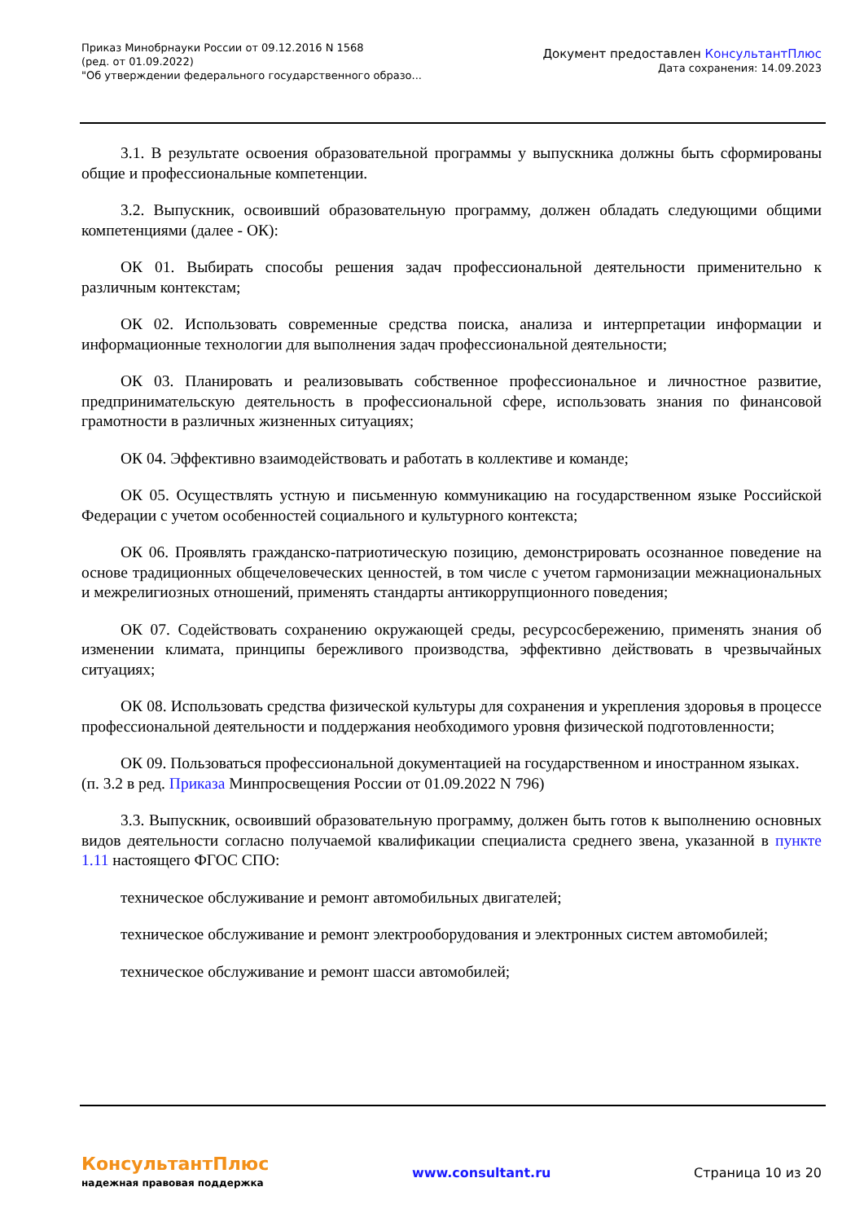Приказ Минобрнауки России от 09.12.2016 N 1568
(ред. от 01.09.2022)
"Об утверждении федерального государственного образо...
Документ предоставлен КонсультантПлюс
Дата сохранения: 14.09.2023
3.1. В результате освоения образовательной программы у выпускника должны быть сформированы общие и профессиональные компетенции.
3.2. Выпускник, освоивший образовательную программу, должен обладать следующими общими компетенциями (далее - ОК):
ОК 01. Выбирать способы решения задач профессиональной деятельности применительно к различным контекстам;
ОК 02. Использовать современные средства поиска, анализа и интерпретации информации и информационные технологии для выполнения задач профессиональной деятельности;
ОК 03. Планировать и реализовывать собственное профессиональное и личностное развитие, предпринимательскую деятельность в профессиональной сфере, использовать знания по финансовой грамотности в различных жизненных ситуациях;
ОК 04. Эффективно взаимодействовать и работать в коллективе и команде;
ОК 05. Осуществлять устную и письменную коммуникацию на государственном языке Российской Федерации с учетом особенностей социального и культурного контекста;
ОК 06. Проявлять гражданско-патриотическую позицию, демонстрировать осознанное поведение на основе традиционных общечеловеческих ценностей, в том числе с учетом гармонизации межнациональных и межрелигиозных отношений, применять стандарты антикоррупционного поведения;
ОК 07. Содействовать сохранению окружающей среды, ресурсосбережению, применять знания об изменении климата, принципы бережливого производства, эффективно действовать в чрезвычайных ситуациях;
ОК 08. Использовать средства физической культуры для сохранения и укрепления здоровья в процессе профессиональной деятельности и поддержания необходимого уровня физической подготовленности;
ОК 09. Пользоваться профессиональной документацией на государственном и иностранном языках.
(п. 3.2 в ред. Приказа Минпросвещения России от 01.09.2022 N 796)
3.3. Выпускник, освоивший образовательную программу, должен быть готов к выполнению основных видов деятельности согласно получаемой квалификации специалиста среднего звена, указанной в пункте 1.11 настоящего ФГОС СПО:
техническое обслуживание и ремонт автомобильных двигателей;
техническое обслуживание и ремонт электрооборудования и электронных систем автомобилей;
техническое обслуживание и ремонт шасси автомобилей;
КонсультантПлюс
надежная правовая поддержка
www.consultant.ru Страница 10 из 20